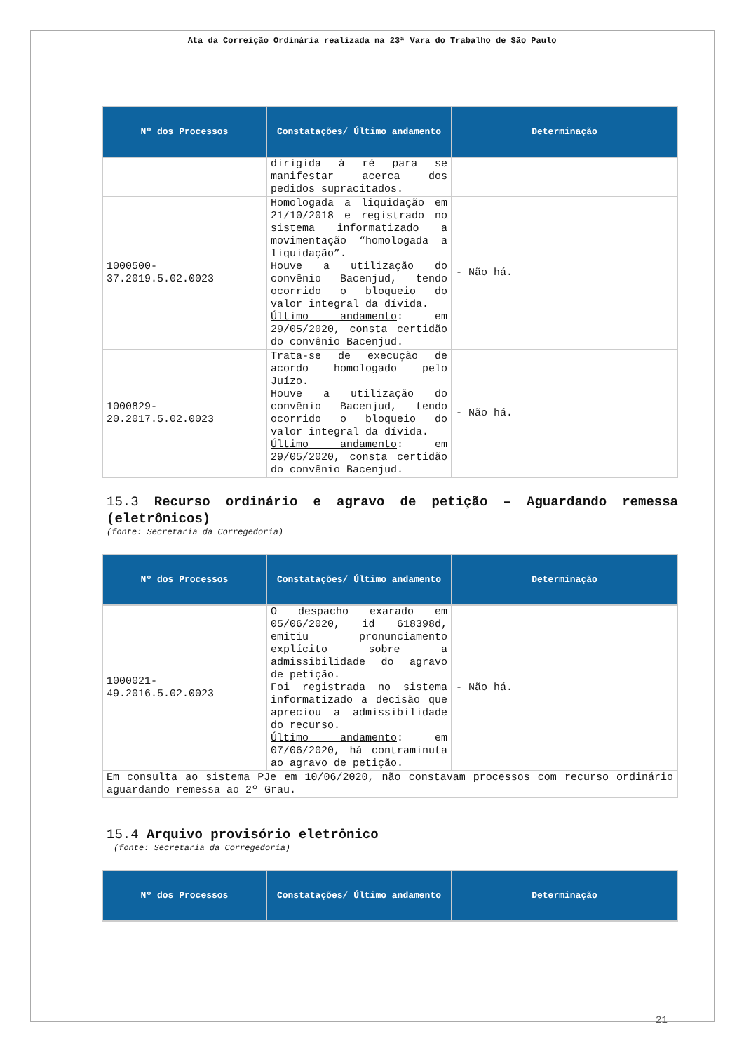Ata da Correição Ordinária realizada na 23ª Vara do Trabalho de São Paulo
| Nº dos Processos | Constatações/ Último andamento | Determinação |
| --- | --- | --- |
| | dirigida à ré para se manifestar acerca dos pedidos supracitados. | |
| 1000500-37.2019.5.02.0023 | Homologada a liquidação em 21/10/2018 e registrado no sistema informatizado a movimentação “homologada a liquidação”. Houve a utilização do convênio Bacenjud, tendo ocorrido o bloqueio do valor integral da dívida. Último andamento : em 29/05/2020, consta certidão do convênio Bacenjud. | - Não há. |
| 1000829-20.2017.5.02.0023 | Trata-se de execução de acordo homologado pelo Juízo. Houve a utilização do convênio Bacenjud, tendo ocorrido o bloqueio do valor integral da dívida. Último andamento : em 29/05/2020, consta certidão do convênio Bacenjud. | - Não há. |
15.3 Recurso ordinário e agravo de petição – Aguardando remessa (eletrônicos)
(fonte: Secretaria da Corregedoria)
| Nº dos Processos | Constatações/ Último andamento | Determinação |
| --- | --- | --- |
| 1000021-49.2016.5.02.0023 | O despacho exarado em 05/06/2020, id 618398d, emitiu pronunciamento explícito sobre a admissibilidade do agravo de petição. Foi registrada no sistema informatizado a decisão que apreciou a admissibilidade do recurso. Último andamento : em 07/06/2020, há contraminuta ao agravo de petição. | - Não há. |
| Em consulta ao sistema PJe em 10/06/2020, não constavam processos com recurso ordinário aguardando remessa ao 2º Grau. | | |
15.4 Arquivo provisório eletrônico
(fonte: Secretaria da Corregedoria)
| Nº dos Processos | Constatações/ Último andamento | Determinação |
| --- | --- | --- |
21